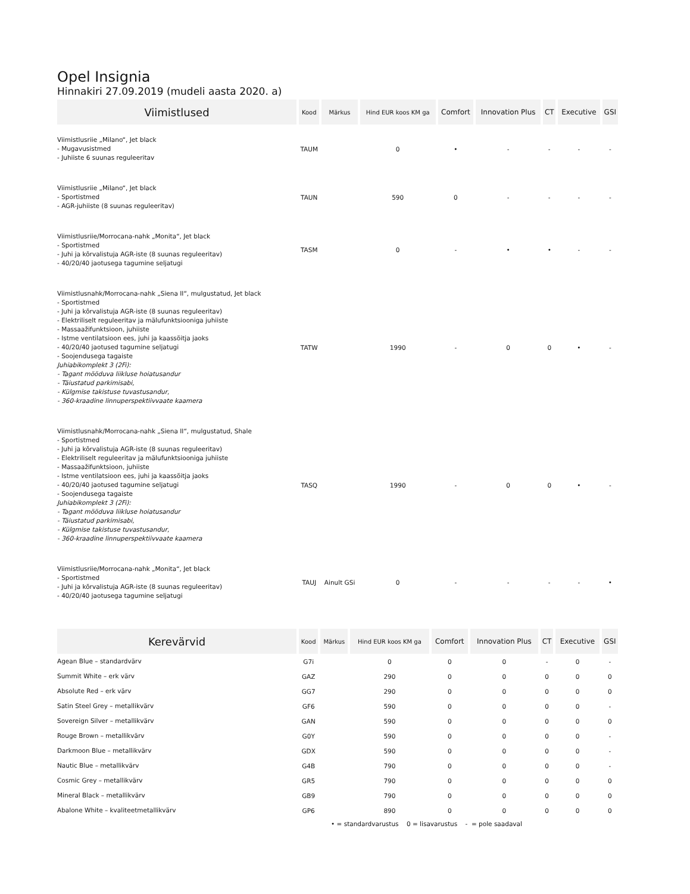Opel Insignia
Hinnakiri 27.09.2019 (mudeli aasta 2020. a)
| Viimistlused | Kood | Märkus | Hind EUR koos KM ga | Comfort | Innovation Plus | CT | Executive | GSI |
| --- | --- | --- | --- | --- | --- | --- | --- | --- |
| Viimistlusriie „Milano“, Jet black - Mugavusistmed - Juhiiste 6 suunas reguleeritav | TAUM | | 0 | • | - | - | - | - |
| Viimistlusriie „Milano“, Jet black - Sportistmed - AGR-juhiiste (8 suunas reguleeritav) | TAUN | | 590 | 0 | - | - | - | - |
| Viimistlusriie/Morrocana-nahk „Monita“, Jet black - Sportistmed - Juhi ja kõrvalistuja AGR-iste (8 suunas reguleeritav) - 40/20/40 jaotusega tagumine seljatugi | TASM | | 0 | - | • | • | - | - |
| Viimistlusnahk/Morrocana-nahk „Siena II“, mulgustatud, Jet black - Sportistmed - Juhi ja kõrvalistuja AGR-iste (8 suunas reguleeritav) - Elektriliselt reguleeritav ja mälufunktsiooniga juhiiste - Massaažifunktsioon, juhiiste - Istme ventilatsioon ees, juhi ja kaassõitja jaoks - 40/20/40 jaotused tagumine seljatugi - Soojendusega tagaiste Juhiabikomplekt 3 (2Fi): - Tagant mööduva liikluse hoiatusandur - Täiustatud parkimisabi, - Külgmise takistuse tuvastusandur, - 360-kraadine linnuperspektiivvaate kaamera | TATW | | 1990 | - | 0 | 0 | • | - |
| Viimistlusnahk/Morrocana-nahk „Siena II“, mulgustatud, Shale - Sportistmed - Juhi ja kõrvalistuja AGR-iste (8 suunas reguleeritav) - Elektriliselt reguleeritav ja mälufunktsiooniga juhiiste - Massaažifunktsioon, juhiiste - Istme ventilatsioon ees, juhi ja kaassõitja jaoks - 40/20/40 jaotused tagumine seljatugi - Soojendusega tagaiste Juhiabikomplekt 3 (2Fi): - Tagant mööduva liikluse hoiatusandur - Täiustatud parkimisabi, - Külgmise takistuse tuvastusandur, - 360-kraadine linnuperspektiivvaate kaamera | TASQ | | 1990 | - | 0 | 0 | • | - |
| Viimistlusriie/Morrocana-nahk „Monita“, Jet black - Sportistmed - Juhi ja kõrvalistuja AGR-iste (8 suunas reguleeritav) - 40/20/40 jaotusega tagumine seljatugi | TAUJ | Ainult GSi | 0 | - | - | - | - | • |
| Kerevärvid | Kood | Märkus | Hind EUR koos KM ga | Comfort | Innovation Plus | CT | Executive | GSI |
| --- | --- | --- | --- | --- | --- | --- | --- | --- |
| Agean Blue – standardvärv | G7i | | 0 | 0 | 0 | - | 0 | - |
| Summit White – erk värv | GAZ | | 290 | 0 | 0 | 0 | 0 | 0 |
| Absolute Red – erk värv | GG7 | | 290 | 0 | 0 | 0 | 0 | 0 |
| Satin Steel Grey – metallikvärv | GF6 | | 590 | 0 | 0 | 0 | 0 | - |
| Sovereign Silver – metallikvärv | GAN | | 590 | 0 | 0 | 0 | 0 | 0 |
| Rouge Brown – metallikvärv | G0Y | | 590 | 0 | 0 | 0 | 0 | - |
| Darkmoon Blue – metallikvärv | GDX | | 590 | 0 | 0 | 0 | 0 | - |
| Nautic Blue – metallikvärv | G4B | | 790 | 0 | 0 | 0 | 0 | - |
| Cosmic Grey – metallikvärv | GR5 | | 790 | 0 | 0 | 0 | 0 | 0 |
| Mineral Black – metallikvärv | GB9 | | 790 | 0 | 0 | 0 | 0 | 0 |
| Abalone White – kvaliteetmetallikvärv | GP6 | | 890 | 0 | 0 | 0 | 0 | 0 |
• = standardvarustus 0 = lisavarustus - = pole saadaval